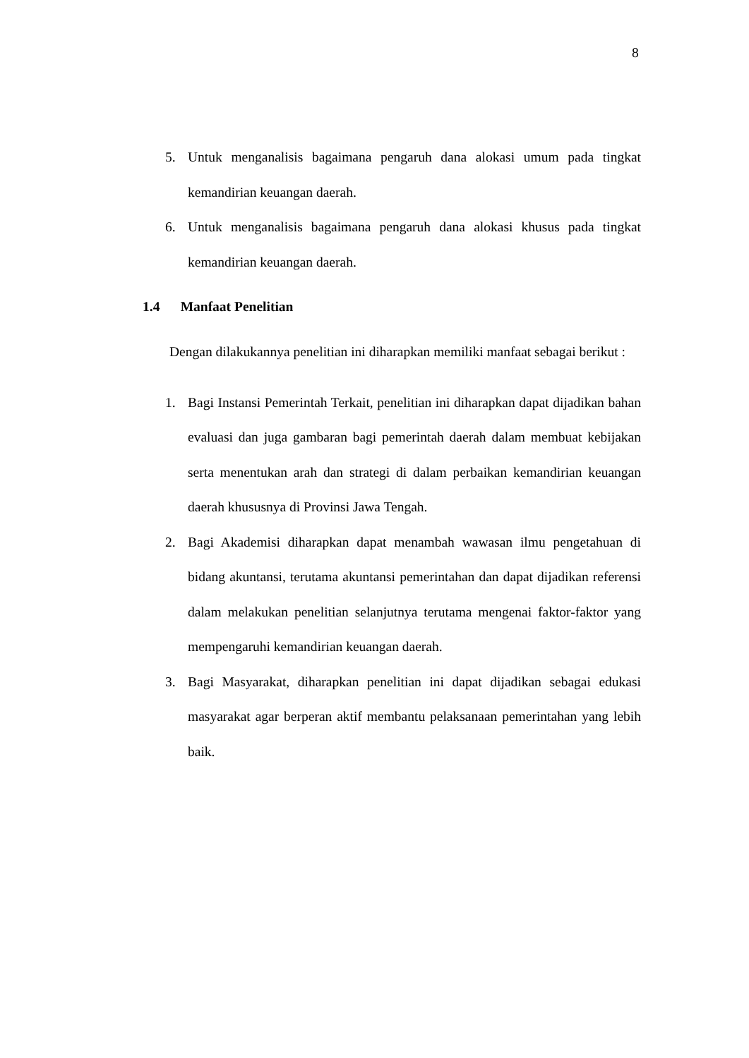8
5. Untuk menganalisis bagaimana pengaruh dana alokasi umum pada tingkat kemandirian keuangan daerah.
6. Untuk menganalisis bagaimana pengaruh dana alokasi khusus pada tingkat kemandirian keuangan daerah.
1.4 Manfaat Penelitian
Dengan dilakukannya penelitian ini diharapkan memiliki manfaat sebagai berikut :
1. Bagi Instansi Pemerintah Terkait, penelitian ini diharapkan dapat dijadikan bahan evaluasi dan juga gambaran bagi pemerintah daerah dalam membuat kebijakan serta menentukan arah dan strategi di dalam perbaikan kemandirian keuangan daerah khususnya di Provinsi Jawa Tengah.
2. Bagi Akademisi diharapkan dapat menambah wawasan ilmu pengetahuan di bidang akuntansi, terutama akuntansi pemerintahan dan dapat dijadikan referensi dalam melakukan penelitian selanjutnya terutama mengenai faktor-faktor yang mempengaruhi kemandirian keuangan daerah.
3. Bagi Masyarakat, diharapkan penelitian ini dapat dijadikan sebagai edukasi masyarakat agar berperan aktif membantu pelaksanaan pemerintahan yang lebih baik.